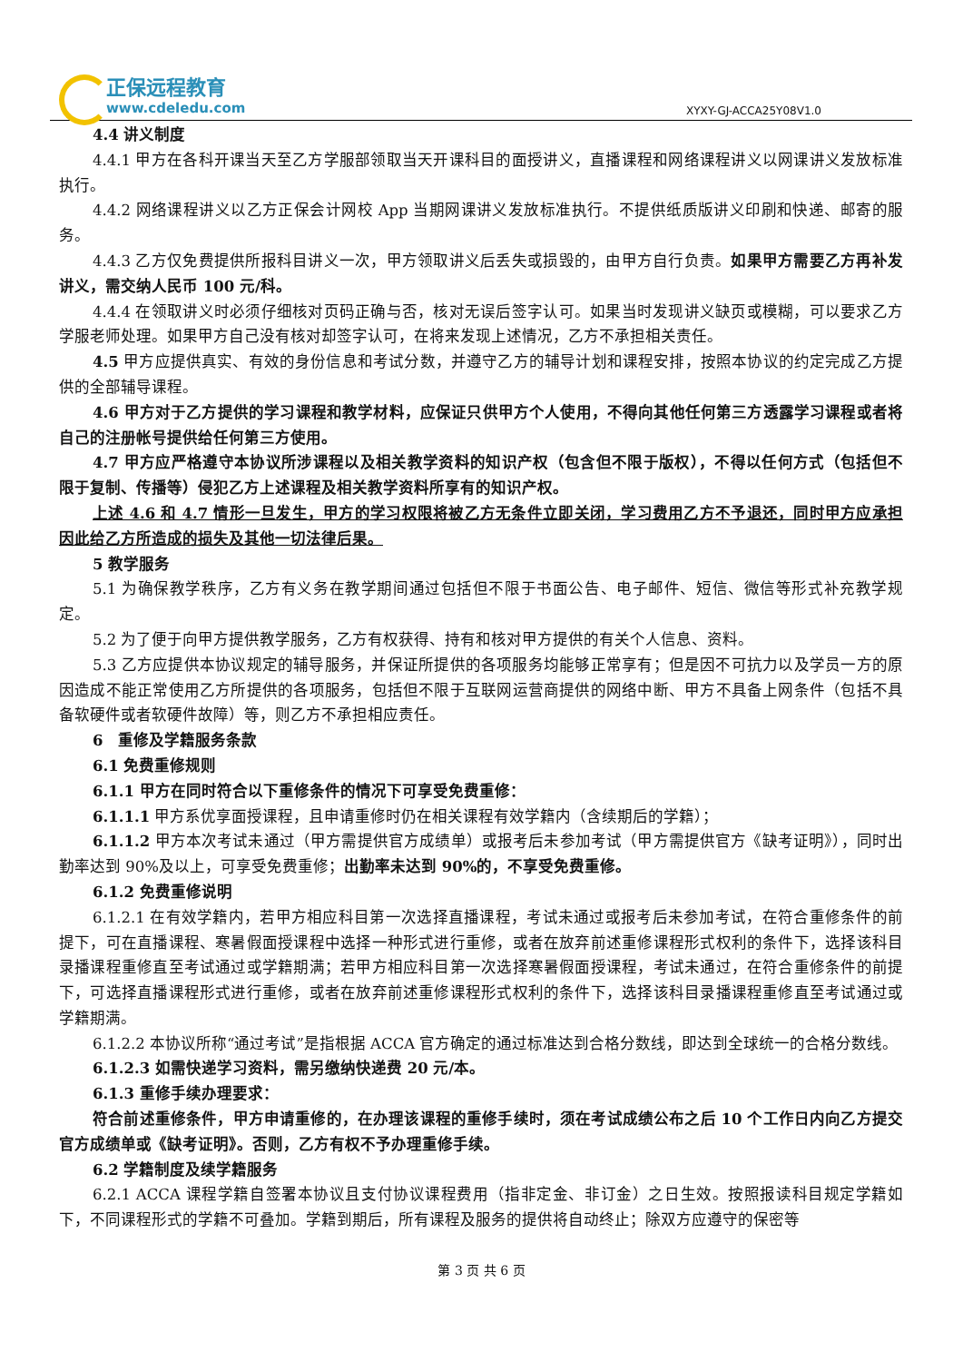正保远程教育
www.cdeledu.com
XYXY-GJ-ACCA25Y08V1.0
4.4 讲义制度
4.4.1 甲方在各科开课当天至乙方学服部领取当天开课科目的面授讲义，直播课程和网络课程讲义以网课讲义发放标准执行。
4.4.2 网络课程讲义以乙方正保会计网校 App 当期网课讲义发放标准执行。不提供纸质版讲义印刷和快递、邮寄的服务。
4.4.3 乙方仅免费提供所报科目讲义一次，甲方领取讲义后丢失或损毁的，由甲方自行负责。如果甲方需要乙方再补发讲义，需交纳人民币 100 元/科。
4.4.4 在领取讲义时必须仔细核对页码正确与否，核对无误后签字认可。如果当时发现讲义缺页或模糊，可以要求乙方学服老师处理。如果甲方自己没有核对却签字认可，在将来发现上述情况，乙方不承担相关责任。
4.5 甲方应提供真实、有效的身份信息和考试分数，并遵守乙方的辅导计划和课程安排，按照本协议的约定完成乙方提供的全部辅导课程。
4.6 甲方对于乙方提供的学习课程和教学材料，应保证只供甲方个人使用，不得向其他任何第三方透露学习课程或者将自己的注册帐号提供给任何第三方使用。
4.7 甲方应严格遵守本协议所涉课程以及相关教学资料的知识产权（包含但不限于版权），不得以任何方式（包括但不限于复制、传播等）侵犯乙方上述课程及相关教学资料所享有的知识产权。
上述 4.6 和 4.7 情形一旦发生，甲方的学习权限将被乙方无条件立即关闭，学习费用乙方不予退还，同时甲方应承担因此给乙方所造成的损失及其他一切法律后果。
5 教学服务
5.1 为确保教学秩序，乙方有义务在教学期间通过包括但不限于书面公告、电子邮件、短信、微信等形式补充教学规定。
5.2 为了便于向甲方提供教学服务，乙方有权获得、持有和核对甲方提供的有关个人信息、资料。
5.3 乙方应提供本协议规定的辅导服务，并保证所提供的各项服务均能够正常享有；但是因不可抗力以及学员一方的原因造成不能正常使用乙方所提供的各项服务，包括但不限于互联网运营商提供的网络中断、甲方不具备上网条件（包括不具备软硬件或者软硬件故障）等，则乙方不承担相应责任。
6　重修及学籍服务条款
6.1 免费重修规则
6.1.1 甲方在同时符合以下重修条件的情况下可享受免费重修：
6.1.1.1 甲方系优享面授课程，且申请重修时仍在相关课程有效学籍内（含续期后的学籍）；
6.1.1.2 甲方本次考试未通过（甲方需提供官方成绩单）或报考后未参加考试（甲方需提供官方《缺考证明》），同时出勤率达到 90%及以上，可享受免费重修；出勤率未达到 90%的，不享受免费重修。
6.1.2 免费重修说明
6.1.2.1 在有效学籍内，若甲方相应科目第一次选择直播课程，考试未通过或报考后未参加考试，在符合重修条件的前提下，可在直播课程、寒暑假面授课程中选择一种形式进行重修，或者在放弃前述重修课程形式权利的条件下，选择该科目录播课程重修直至考试通过或学籍期满；若甲方相应科目第一次选择寒暑假面授课程，考试未通过，在符合重修条件的前提下，可选择直播课程形式进行重修，或者在放弃前述重修课程形式权利的条件下，选择该科目录播课程重修直至考试通过或学籍期满。
6.1.2.2 本协议所称“通过考试”是指根据 ACCA 官方确定的通过标准达到合格分数线，即达到全球统一的合格分数线。
6.1.2.3 如需快递学习资料，需另缴纳快递费 20 元/本。
6.1.3 重修手续办理要求：
符合前述重修条件，甲方申请重修的，在办理该课程的重修手续时，须在考试成绩公布之后 10 个工作日内向乙方提交官方成绩单或《缺考证明》。否则，乙方有权不予办理重修手续。
6.2 学籍制度及续学籍服务
6.2.1 ACCA 课程学籍自签署本协议且支付协议课程费用（指非定金、非订金）之日生效。按照报读科目规定学籍如下，不同课程形式的学籍不可叠加。学籍到期后，所有课程及服务的提供将自动终止；除双方应遵守的保密等
第 3 页 共 6 页